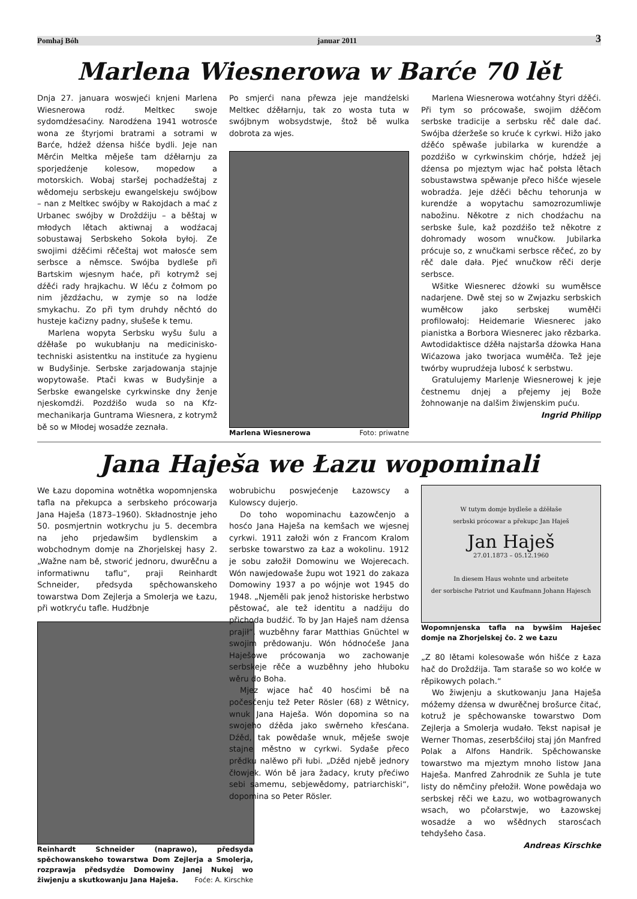Pomhaj Bóh januar 2011 3
Marlena Wiesnerowa w Barće 70 lět
Dnja 27. januara woswjeći knjeni Marlena Wiesnerowa rodź. Meltkec swoje sydomdźesaćiny. Narodźena 1941 wotrosće wona ze štyrjomi bratrami a sotrami w Barće, hdźež dźensa hišće bydli. Jeje nan Měrćin Meltka měješe tam dźěłarnju za sporjedźenje kolesow, mopedow a motorskich. Wobaj staršej pochadźeštaj z wědomeju serbskeju ewangelskeju swójbow – nan z Meltkec swójby w Rakojdach a mać z Urbanec swójby w Droždźiju – a běštaj w młodych lětach aktiwnaj a wodźacaj sobustawaj Serbskeho Sokoła byłoj. Ze swojimi dźěćimi rěčeštaj wot małosće sem serbsce a němsce. Swójba bydleše při Bartskim wjesnym haće, při kotrymž sej dźěći rady hrajkachu. W lěću z čołmom po nim jězdźachu, w zymje so na lodźe smykachu. Zo při tym druhdy něchtó do husteje kačizny padny, słušeše k temu.
Marlena wopyta Serbsku wyšu šulu a dźěłaše po wukubłanju na medicinisko-techniski asistentku na instituće za hygienu w Budyšinje. Serbske zarjadowanja stajnje wopytowaše. Ptači kwas w Budyšinje a Serbske ewangelske cyrkwinske dny ženje njeskomdźi. Pozdźišo wuda so na Kfz-mechanikarja Guntrama Wiesnera, z kotrymž bě so w Młodej wosadźe zeznała.
Po smjerći nana přewza jeje mandźelski Meltkec dźěłarnju, tak zo wosta tuta w swójbnym wobsydstwje, štož bě wulka dobrota za wjes.
Marlena Wiesnerowa Foto: priwatne
Marlena Wiesnerowa wotćahny štyri dźěći. Při tym so prócowaše, swojim dźěćom serbske tradicije a serbsku rěč dale dać. Swójba dźeržeše so kruće k cyrkwi. Hižo jako dźěćo spěwaše jubilarka w kurendźe a pozdźišo w cyrkwinskim chórje, hdźež jej dźensa po mjeztym wjac hač połsta lětach sobustawstwa spěwanje přeco hišće wjesele wobradźa. Jeje dźěći běchu tehorunja w kurendźe a wopytachu samozrozumliwje nabožinu. Někotre z nich chodźachu na serbske šule, kaž pozdźišo tež někotre z dohromady wosom wnučkow. Jubilarka prócuje so, z wnučkami serbsce rěčeć, zo by rěč dale dała. Pjeć wnučkow rěči derje serbsce.
Wšitke Wiesnerec dźowki su wuměłsce nadarjene. Dwě stej so w Zwjazku serbskich wuměłcow jako serbskej wuměłči profilowałoj: Heidemarie Wiesnerec jako pianistka a Borbora Wiesnerec jako rězbarka. Awtodidaktisce dźěła najstarša dźowka Hana Wićazowa jako tworjaca wuměłča. Tež jeje twórby wuprudźeja lubosć k serbstwu.
Gratulujemy Marlenje Wiesnerowej k jeje čestnemu dnjej a přejemy jej Bože žohnowanje na dalšim žiwjenskim puću.
Ingrid Philipp
Jana Haješa we Łazu wopominali
We Łazu dopomina wotnětka wopomnjenska tafla na překupca a serbskeho prócowarja Jana Haješa (1873–1960). Składnostnje jeho 50. posmjertnin wotkrychu ju 5. decembra na jeho prjedawšim bydlenskim a wobchodnym domje na Zhorjelskej hasy 2. „Wažne nam bě, stworić jednoru, dwurěčnu a informatiwnu taflu“, praji Reinhardt Schneider, předsyda spěchowanskeho towarstwa Dom Zejlerja a Smolerja we Łazu, při wotkryću tafle. Hudźbnje
Reinhardt Schneider (naprawo), předsyda spěchowanskeho towarstwa Dom Zejlerja a Smolerja, rozprawja předsydźe Domowiny Janej Nukej wo žiwjenju a skutkowanju Jana Haješa. Foće: A. Kirschke
wobrubichu poswjećenje Łazowscy a Kulowscy dujerjo.
Do toho wopominachu Łazowčenjo a hosćo Jana Haješa na kemšach we wjesnej cyrkwi. 1911 załoži wón z Francom Kralom serbske towarstwo za Łaz a wokolinu. 1912 je sobu załožił Domowinu we Wojerecach. Wón nawjedowaše župu wot 1921 do zakaza Domowiny 1937 a po wójnje wot 1945 do 1948. „Njeměli pak jenož historiske herbstwo pěstować, ale tež identitu a nadźiju do přichoda budźić. To by Jan Haješ nam dźensa prajił“, wuzběhny farar Matthias Gnüchtel w swojim prědowanju. Wón hódnoćeše Jana Haješowe prócowanja wo zachowanje serbskeje rěče a wuzběhny jeho hłuboku wěru do Boha.
Mjez wjace hač 40 hosćimi bě na počesćenju tež Peter Rösler (68) z Wětnicy, wnuk Jana Haješa. Wón dopomina so na swojeho dźěda jako swěrneho křesćana. Dźěd, tak powědaše wnuk, měješe swoje stajne městno w cyrkwi. Sydaše přeco prědku nalěwo při łubi. „Dźěd njebě jednory čłowjek. Wón bě jara žadacy, kruty přećiwo sebi samemu, sebjewědomy, patriarchiski“, dopomina so Peter Rösler.
W tutym domje bydleše a dźěłaše
serbski prócowar a překupc Jan Haješ
Jan Haješ
27.01.1873 – 05.12.1960
In diesem Haus wohnte und arbeitete
der sorbische Patriot und Kaufmann Johann Hajesch
Wopomnjenska tafla na bywšim Haješec domje na Zhorjelskej čo. 2 we Łazu
„Z 80 lětami kolesowaše wón hišće z Łaza hač do Droždźija. Tam staraše so wo kołće w rěpikowych polach.“
Wo žiwjenju a skutkowanju Jana Haješa móžemy dźensa w dwurěčnej brošurce čitać, kotruž je spěchowanske towarstwo Dom Zejlerja a Smolerja wudało. Tekst napisał je Werner Thomas, zeserbšćiłoj staj jón Manfred Polak a Alfons Handrik. Spěchowanske towarstwo ma mjeztym mnoho listow Jana Haješa. Manfred Zahrodnik ze Suhla je tute listy do němčiny přełožił. Wone powědaja wo serbskej rěči we Łazu, wo wotbagrowanych wsach, wo pčołarstwje, wo Łazowskej wosadźe a wo wšědnych starosćach tehdyšeho časa.
Andreas Kirschke